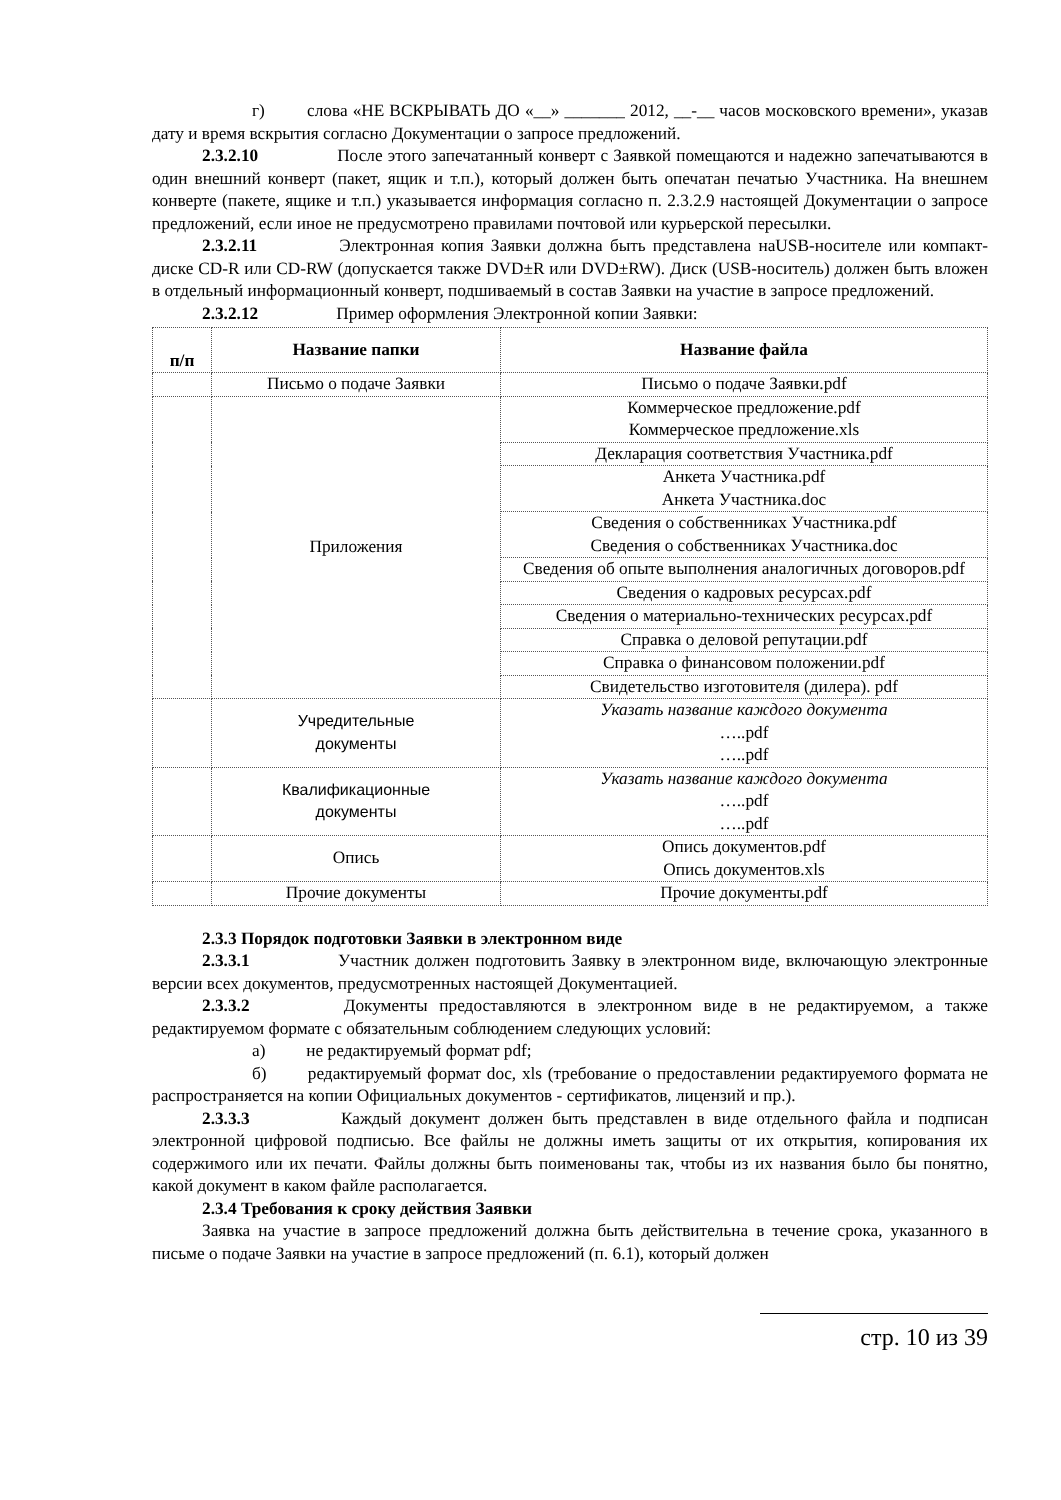г) слова «НЕ ВСКРЫВАТЬ ДО «__» _______ 2012, __-__ часов московского времени», указав дату и время вскрытия согласно Документации о запросе предложений.
2.3.2.10 После этого запечатанный конверт с Заявкой помещаются и надежно запечатываются в один внешний конверт (пакет, ящик и т.п.), который должен быть опечатан печатью Участника. На внешнем конверте (пакете, ящике и т.п.) указывается информация согласно п. 2.3.2.9 настоящей Документации о запросе предложений, если иное не предусмотрено правилами почтовой или курьерской пересылки.
2.3.2.11 Электронная копия Заявки должна быть представлена наUSB-носителе или компакт-диске CD-R или CD-RW (допускается также DVD±R или DVD±RW). Диск (USB-носитель) должен быть вложен в отдельный информационный конверт, подшиваемый в состав Заявки на участие в запросе предложений.
2.3.2.12 Пример оформления Электронной копии Заявки:
| п/п | Название папки | Название файла |
| --- | --- | --- |
| | Письмо о подаче Заявки | Письмо о подаче Заявки.pdf |
| | Приложения | Коммерческое предложение.pdf Коммерческое предложение.xls |
| | | Декларация соответствия Участника.pdf |
| | | Анкета Участника.pdf Анкета Участника.doc |
| | | Сведения о собственниках Участника.pdf Сведения о собственниках Участника.doc |
| | | Сведения об опыте выполнения аналогичных договоров.pdf |
| | | Сведения о кадровых ресурсах.pdf |
| | | Сведения о материально-технических ресурсах.pdf |
| | | Справка о деловой репутации.pdf |
| | | Справка о финансовом положении.pdf |
| | | Свидетельство изготовителя (дилера). pdf |
| | Учредительные документы | Указать название каждого документа …..pdf …..pdf |
| | Квалификационные документы | Указать название каждого документа …..pdf …..pdf |
| | Опись | Опись документов.pdf Опись документов.xls |
| | Прочие документы | Прочие документы.pdf |
2.3.3 Порядок подготовки Заявки в электронном виде
2.3.3.1 Участник должен подготовить Заявку в электронном виде, включающую электронные версии всех документов, предусмотренных настоящей Документацией.
2.3.3.2 Документы предоставляются в электронном виде в не редактируемом, а также редактируемом формате с обязательным соблюдением следующих условий:
а) не редактируемый формат pdf;
б) редактируемый формат doc, xls (требование о предоставлении редактируемого формата не распространяется на копии Официальных документов - сертификатов, лицензий и пр.).
2.3.3.3 Каждый документ должен быть представлен в виде отдельного файла и подписан электронной цифровой подписью. Все файлы не должны иметь защиты от их открытия, копирования их содержимого или их печати. Файлы должны быть поименованы так, чтобы из их названия было бы понятно, какой документ в каком файле располагается.
2.3.4 Требования к сроку действия Заявки
Заявка на участие в запросе предложений должна быть действительна в течение срока, указанного в письме о подаче Заявки на участие в запросе предложений (п. 6.1), который должен
стр. 10 из 39